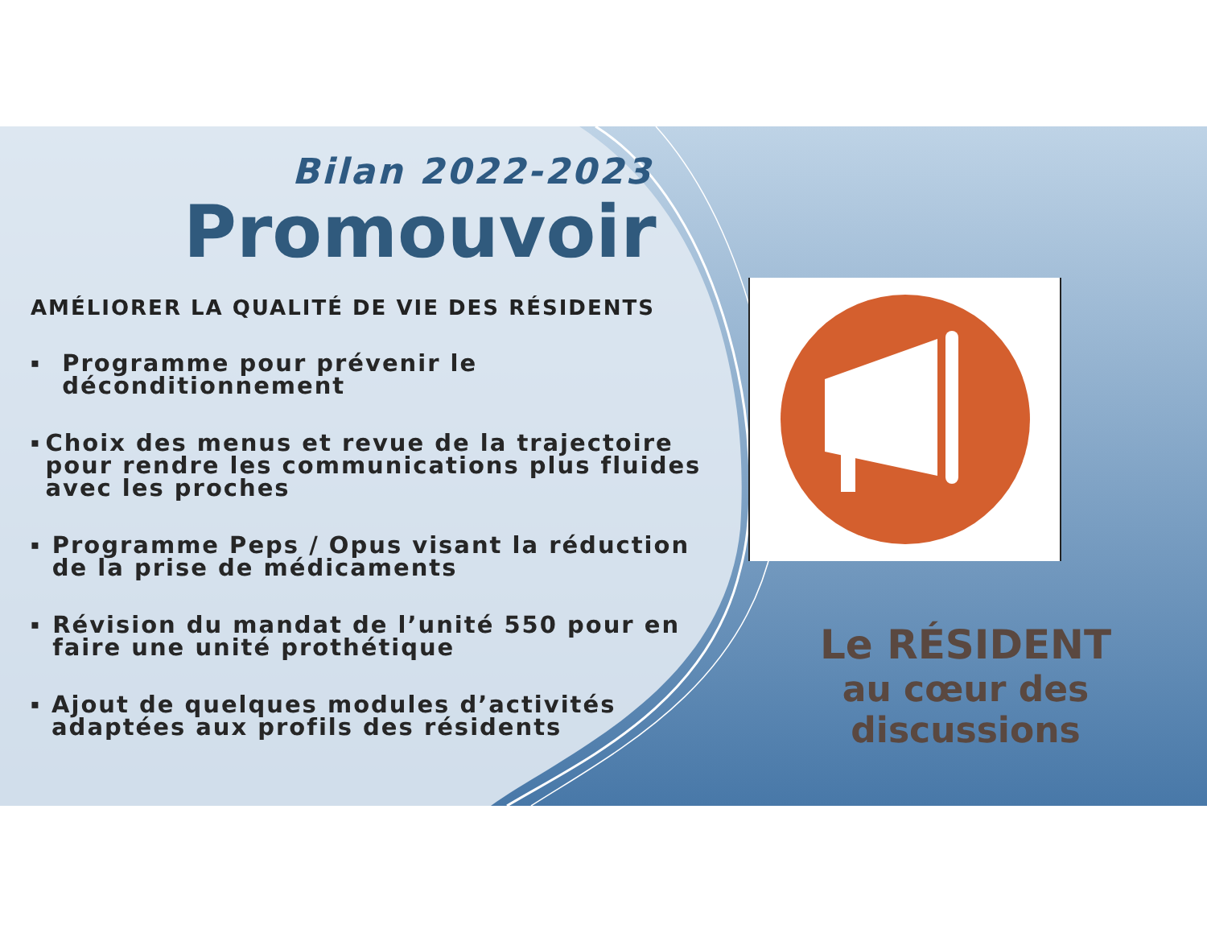Bilan 2022-2023
Promouvoir
AMÉLIORER LA QUALITÉ DE VIE DES RÉSIDENTS
▪ Programme pour prévenir le déconditionnement
▪ Choix des menus et revue de la trajectoire pour rendre les communications plus fluides avec les proches
▪ Programme Peps / Opus visant la réduction de la prise de médicaments
▪ Révision du mandat de l’unité 550 pour en faire une unité prothétique
▪ Ajout de quelques modules d’activités adaptées aux profils des résidents
Le RÉSIDENT
au cœur des discussions